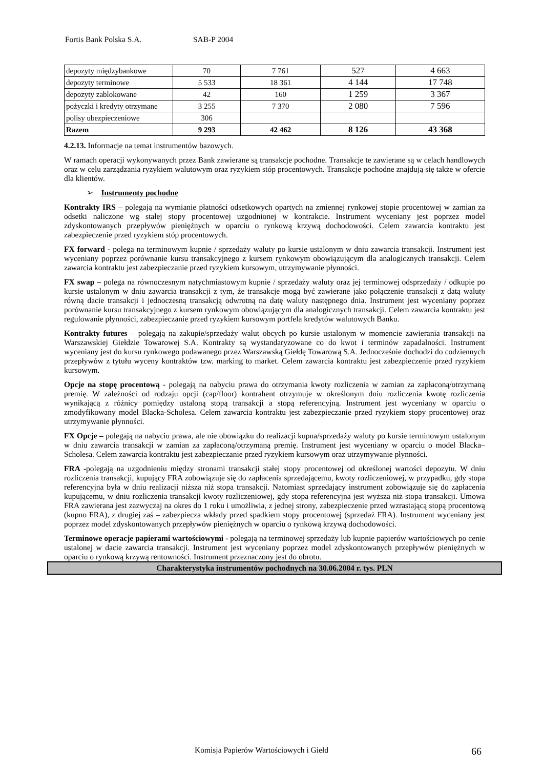Fortis Bank Polska S.A. SAB-P 2004
| depozyty międzybankowe | 70 | 7 761 | 527 | 4 663 |
| depozyty terminowe | 5 533 | 18 361 | 4 144 | 17 748 |
| depozyty zablokowane | 42 | 160 | 1 259 | 3 367 |
| pożyczki i kredyty otrzymane | 3 255 | 7 370 | 2 080 | 7 596 |
| polisy ubezpieczeniowe | 306 | | | |
| Razem | 9 293 | 42 462 | 8 126 | 43 368 |
4.2.13. Informacje na temat instrumentów bazowych.
W ramach operacji wykonywanych przez Bank zawierane są transakcje pochodne. Transakcje te zawierane są w celach handlowych oraz w celu zarządzania ryzykiem walutowym oraz ryzykiem stóp procentowych. Transakcje pochodne znajdują się także w ofercie dla klientów.
➢ Instrumenty pochodne
Kontrakty IRS – polegają na wymianie płatności odsetkowych opartych na zmiennej rynkowej stopie procentowej w zamian za odsetki naliczone wg stałej stopy procentowej uzgodnionej w kontrakcie. Instrument wyceniany jest poprzez model zdyskontowanych przepływów pieniężnych w oparciu o rynkową krzywą dochodowości. Celem zawarcia kontraktu jest zabezpieczenie przed ryzykiem stóp procentowych.
FX forward - polega na terminowym kupnie / sprzedaży waluty po kursie ustalonym w dniu zawarcia transakcji. Instrument jest wyceniany poprzez porównanie kursu transakcyjnego z kursem rynkowym obowiązującym dla analogicznych transakcji. Celem zawarcia kontraktu jest zabezpieczanie przed ryzykiem kursowym, utrzymywanie płynności.
FX swap – polega na równoczesnym natychmiastowym kupnie / sprzedaży waluty oraz jej terminowej odsprzedaży / odkupie po kursie ustalonym w dniu zawarcia transakcji z tym, że transakcje mogą być zawierane jako połączenie transakcji z datą waluty równą dacie transakcji i jednoczesną transakcją odwrotną na datę waluty następnego dnia. Instrument jest wyceniany poprzez porównanie kursu transakcyjnego z kursem rynkowym obowiązującym dla analogicznych transakcji. Celem zawarcia kontraktu jest regulowanie płynności, zabezpieczanie przed ryzykiem kursowym portfela kredytów walutowych Banku.
Kontrakty futures – polegają na zakupie/sprzedaży walut obcych po kursie ustalonym w momencie zawierania transakcji na Warszawskiej Giełdzie Towarowej S.A. Kontrakty są wystandaryzowane co do kwot i terminów zapadalności. Instrument wyceniany jest do kursu rynkowego podawanego przez Warszawską Giełdę Towarową S.A. Jednocześnie dochodzi do codziennych przepływów z tytułu wyceny kontraktów tzw. marking to market. Celem zawarcia kontraktu jest zabezpieczenie przed ryzykiem kursowym.
Opcje na stopę procentową - polegają na nabyciu prawa do otrzymania kwoty rozliczenia w zamian za zapłaconą/otrzymaną premię. W zależności od rodzaju opcji (cap/floor) kontrahent otrzymuje w określonym dniu rozliczenia kwotę rozliczenia wynikającą z różnicy pomiędzy ustaloną stopą transakcji a stopą referencyjną. Instrument jest wyceniany w oparciu o zmodyfikowany model Blacka-Scholesa. Celem zawarcia kontraktu jest zabezpieczanie przed ryzykiem stopy procentowej oraz utrzymywanie płynności.
FX Opcje – polegają na nabyciu prawa, ale nie obowiązku do realizacji kupna/sprzedaży waluty po kursie terminowym ustalonym w dniu zawarcia transakcji w zamian za zapłaconą/otrzymaną premię. Instrument jest wyceniany w oparciu o model Blacka–Scholesa. Celem zawarcia kontraktu jest zabezpieczanie przed ryzykiem kursowym oraz utrzymywanie płynności.
FRA -polegają na uzgodnieniu między stronami transakcji stałej stopy procentowej od określonej wartości depozytu. W dniu rozliczenia transakcji, kupujący FRA zobowiązuje się do zapłacenia sprzedającemu, kwoty rozliczeniowej, w przypadku, gdy stopa referencyjna była w dniu realizacji niższa niż stopa transakcji. Natomiast sprzedający instrument zobowiązuje się do zapłacenia kupującemu, w dniu rozliczenia transakcji kwoty rozliczeniowej, gdy stopa referencyjna jest wyższa niż stopa transakcji. Umowa FRA zawierana jest zazwyczaj na okres do 1 roku i umożliwia, z jednej strony, zabezpieczenie przed wzrastającą stopą procentową (kupno FRA), z drugiej zaś – zabezpiecza wkłady przed spadkiem stopy procentowej (sprzedaż FRA). Instrument wyceniany jest poprzez model zdyskontowanych przepływów pieniężnych w oparciu o rynkową krzywą dochodowości.
Terminowe operacje papierami wartościowymi - polegają na terminowej sprzedaży lub kupnie papierów wartościowych po cenie ustalonej w dacie zawarcia transakcji. Instrument jest wyceniany poprzez model zdyskontowanych przepływów pieniężnych w oparciu o rynkową krzywą rentowności. Instrument przeznaczony jest do obrotu.
Charakterystyka instrumentów pochodnych na 30.06.2004 r. tys. PLN
Komisja Papierów Wartościowych i Giełd 66